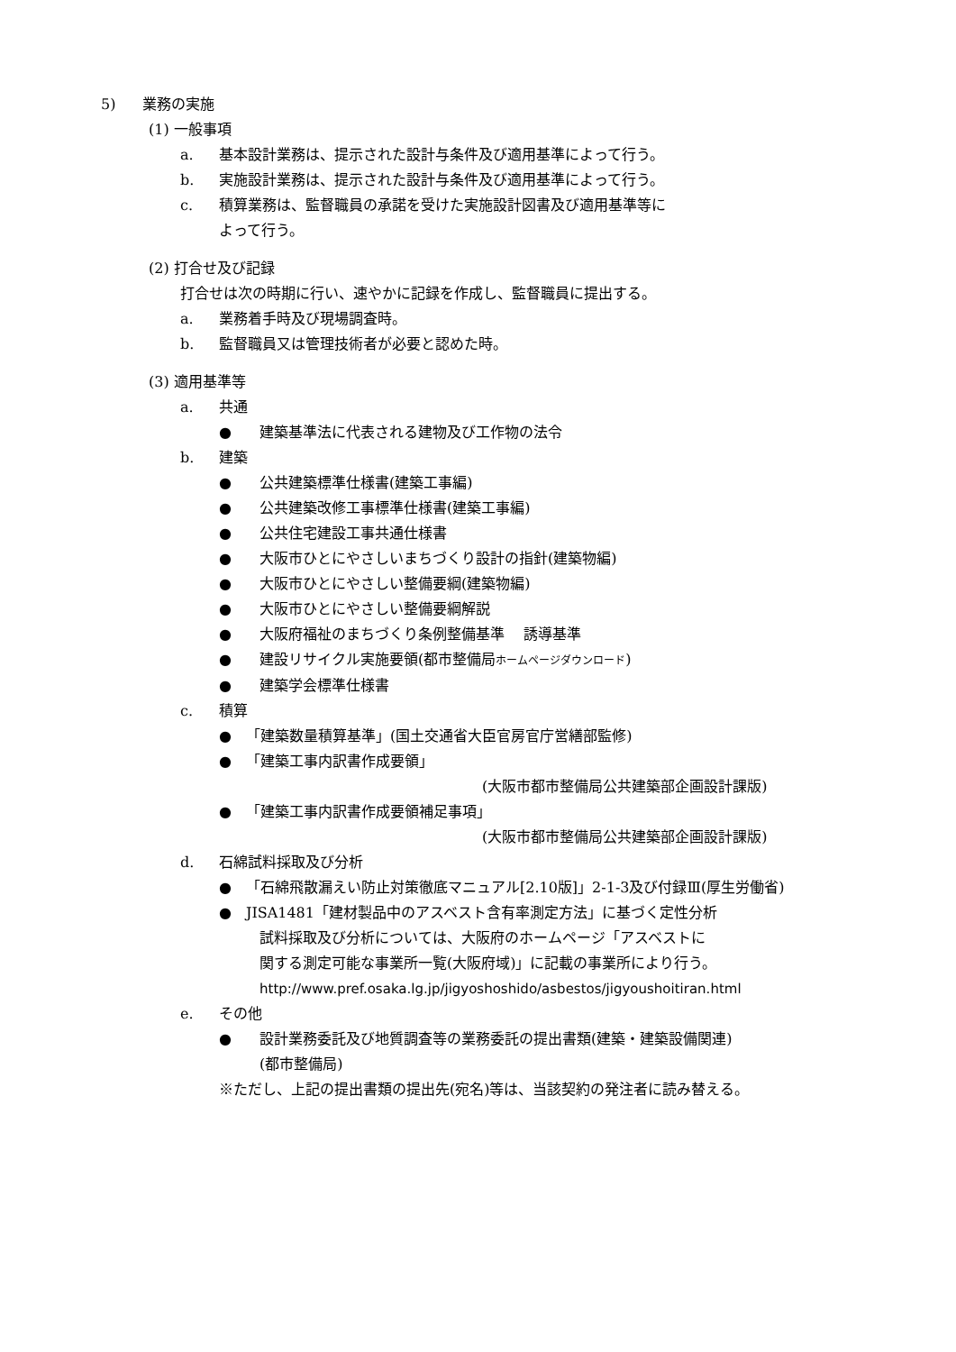5) 業務の実施
(1) 一般事項
a. 基本設計業務は、提示された設計与条件及び適用基準によって行う。
b. 実施設計業務は、提示された設計与条件及び適用基準によって行う。
c. 積算業務は、監督職員の承諾を受けた実施設計図書及び適用基準等に
よって行う。
(2) 打合せ及び記録
打合せは次の時期に行い、速やかに記録を作成し、監督職員に提出する。
a. 業務着手時及び現場調査時。
b. 監督職員又は管理技術者が必要と認めた時。
(3) 適用基準等
a. 共通
● 建築基準法に代表される建物及び工作物の法令
b. 建築
● 公共建築標準仕様書(建築工事編)
● 公共建築改修工事標準仕様書(建築工事編)
● 公共住宅建設工事共通仕様書
● 大阪市ひとにやさしいまちづくり設計の指針(建築物編)
● 大阪市ひとにやさしい整備要綱(建築物編)
● 大阪市ひとにやさしい整備要綱解説
● 大阪府福祉のまちづくり条例整備基準　 誘導基準
● 建設リサイクル実施要領(都市整備局ホームページダウンロード)
● 建築学会標準仕様書
c. 積算
● 「建築数量積算基準」(国土交通省大臣官房官庁営繕部監修)
● 「建築工事内訳書作成要領」
(大阪市都市整備局公共建築部企画設計課版)
● 「建築工事内訳書作成要領補足事項」
(大阪市都市整備局公共建築部企画設計課版)
d. 石綿試料採取及び分析
● 「石綿飛散漏えい防止対策徹底マニュアル[2.10版]」2-1-3及び付録Ⅲ(厚生労働省)
● JISA1481「建材製品中のアスベスト含有率測定方法」に基づく定性分析
試料採取及び分析については、大阪府のホームページ「アスベストに
関する測定可能な事業所一覧(大阪府域)」に記載の事業所により行う。
http://www.pref.osaka.lg.jp/jigyoshoshido/asbestos/jigyoushoitiran.html
e. その他
● 設計業務委託及び地質調査等の業務委託の提出書類(建築・建築設備関連)
(都市整備局)
※ただし、上記の提出書類の提出先(宛名)等は、当該契約の発注者に読み替える。